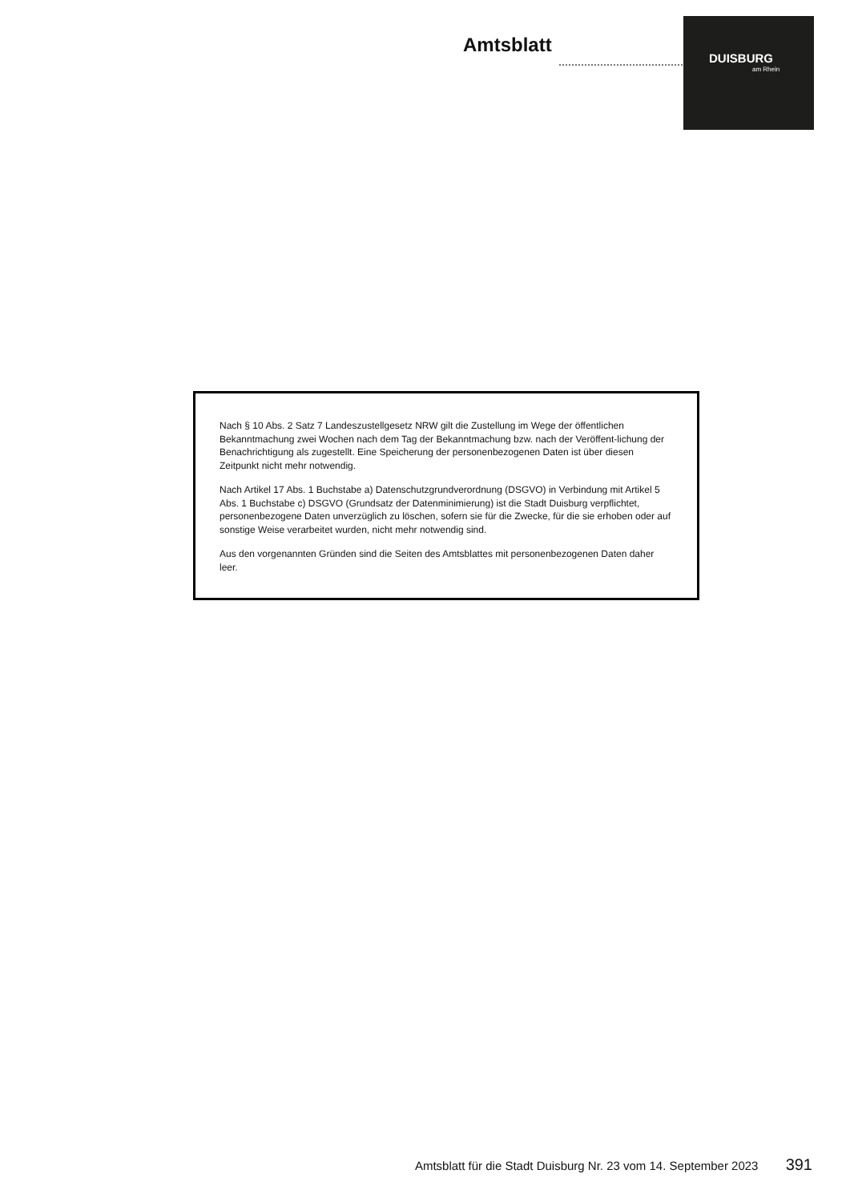Amtsblatt
DUISBURG
am Rhein
Nach § 10 Abs. 2 Satz 7 Landeszustellgesetz NRW gilt die Zustellung im Wege der öffentlichen Bekanntmachung zwei Wochen nach dem Tag der Bekanntmachung bzw. nach der Veröffent-lichung der Benachrichtigung als zugestellt. Eine Speicherung der personenbezogenen Daten ist über diesen Zeitpunkt nicht mehr notwendig.
Nach Artikel 17 Abs. 1 Buchstabe a) Datenschutzgrundverordnung (DSGVO) in Verbindung mit Artikel 5 Abs. 1 Buchstabe c) DSGVO (Grundsatz der Datenminimierung) ist die Stadt Duisburg verpflichtet, personenbezogene Daten unverzüglich zu löschen, sofern sie für die Zwecke, für die sie erhoben oder auf sonstige Weise verarbeitet wurden, nicht mehr notwendig sind.
Aus den vorgenannten Gründen sind die Seiten des Amtsblattes mit personenbezogenen Daten daher leer.
Amtsblatt für die Stadt Duisburg Nr. 23 vom 14. September 2023 391